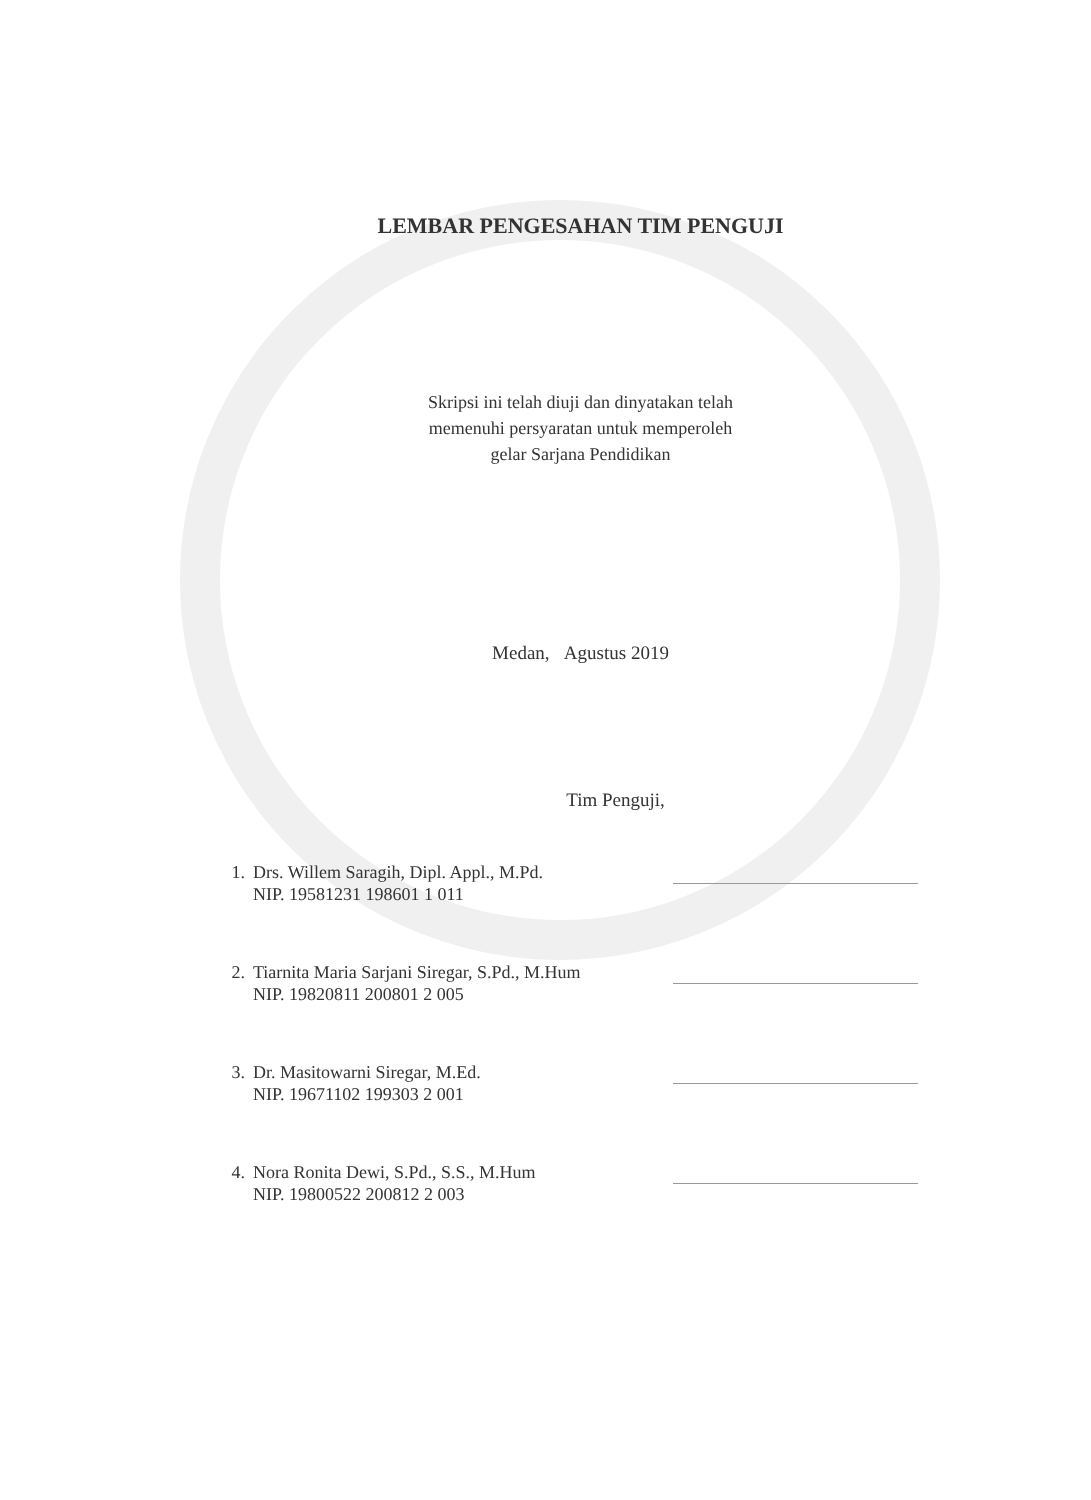LEMBAR PENGESAHAN TIM PENGUJI
Skripsi ini telah diuji dan dinyatakan telah
memenuhi persyaratan untuk memperoleh
gelar Sarjana Pendidikan
Medan, Agustus 2019
Tim Penguji,
1. Drs. Willem Saragih, Dipl. Appl., M.Pd.
NIP. 19581231 198601 1 011
2. Tiarnita Maria Sarjani Siregar, S.Pd., M.Hum
NIP. 19820811 200801 2 005
3. Dr. Masitowarni Siregar, M.Ed.
NIP. 19671102 199303 2 001
4. Nora Ronita Dewi, S.Pd., S.S., M.Hum
NIP. 19800522 200812 2 003